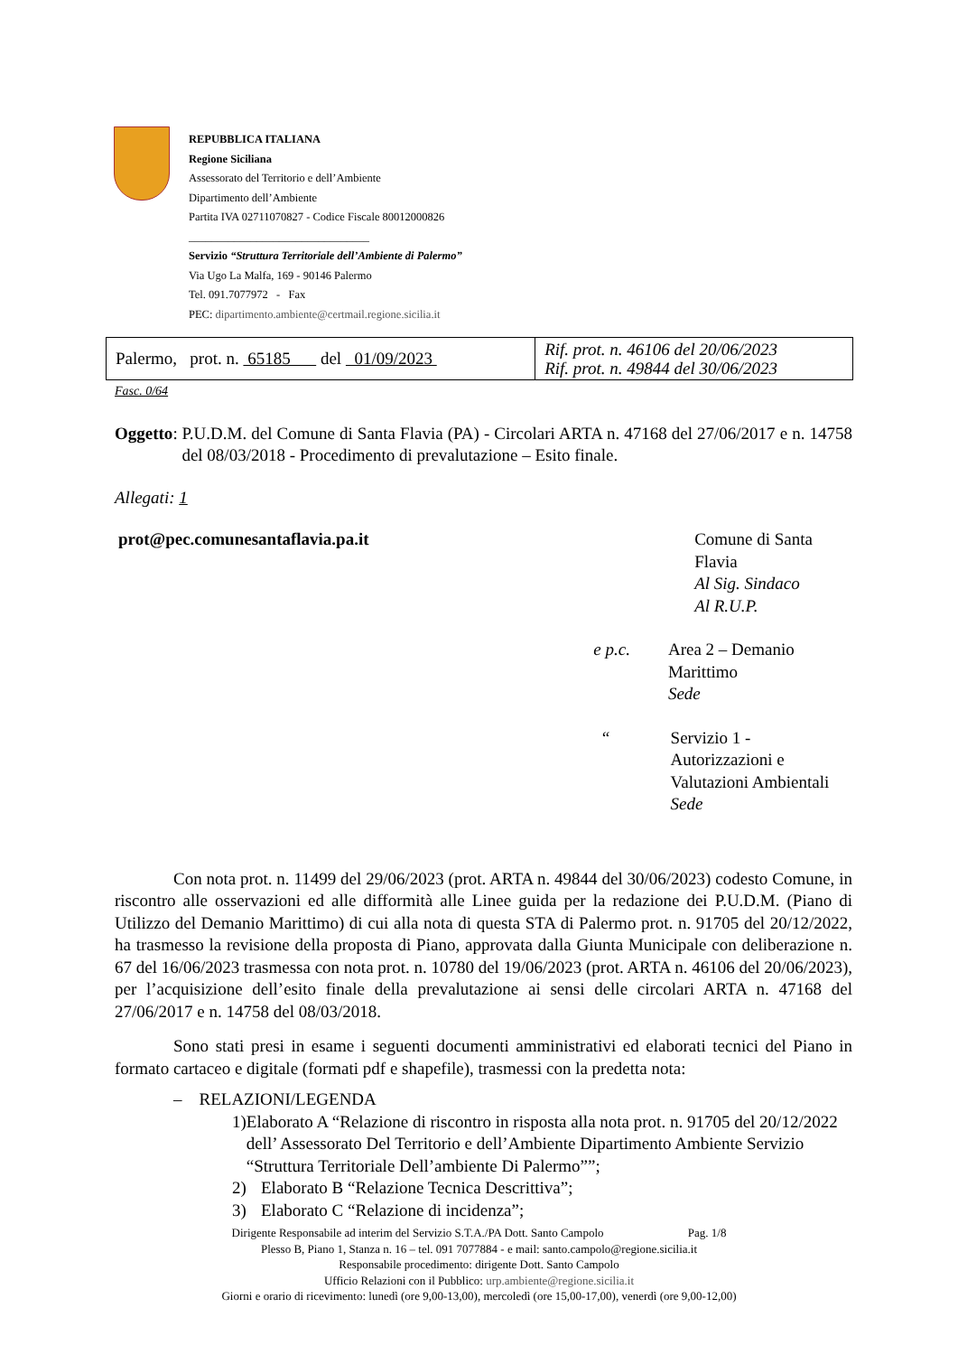REPUBBLICA ITALIANA
Regione Siciliana
Assessorato del Territorio e dell’Ambiente
Dipartimento dell’Ambiente
Partita IVA 02711070827 - Codice Fiscale 80012000826
________________________________
Servizio “Struttura Territoriale dell’Ambiente di Palermo”
Via Ugo La Malfa, 169 - 90146 Palermo
Tel. 091.7077972 - Fax
PEC: dipartimento.ambiente@certmail.regione.sicilia.it
| Palermo, prot. n. 65185 del 01/09/2023 | Rif. prot. n. 46106 del 20/06/2023 Rif. prot. n. 49844 del 30/06/2023 |
Fasc. 0/64
Oggetto:
P.U.D.M. del Comune di Santa Flavia (PA) - Circolari ARTA n. 47168 del 27/06/2017 e n. 14758 del 08/03/2018 - Procedimento di prevalutazione – Esito finale.
Allegati: 1
prot@pec.comunesantaflavia.pa.it Comune di Santa Flavia
Al Sig. Sindaco
Al R.U.P.
e p.c. Area 2 – Demanio Marittimo
Sede
“ Servizio 1 - Autorizzazioni e
Valutazioni Ambientali
Sede
Con nota prot. n. 11499 del 29/06/2023 (prot. ARTA n. 49844 del 30/06/2023) codesto Comune, in riscontro alle osservazioni ed alle difformità alle Linee guida per la redazione dei P.U.D.M. (Piano di Utilizzo del Demanio Marittimo) di cui alla nota di questa STA di Palermo prot. n. 91705 del 20/12/2022, ha trasmesso la revisione della proposta di Piano, approvata dalla Giunta Municipale con deliberazione n. 67 del 16/06/2023 trasmessa con nota prot. n. 10780 del 19/06/2023 (prot. ARTA n. 46106 del 20/06/2023), per l’acquisizione dell’esito finale della prevalutazione ai sensi delle circolari ARTA n. 47168 del 27/06/2017 e n. 14758 del 08/03/2018.
Sono stati presi in esame i seguenti documenti amministrativi ed elaborati tecnici del Piano in formato cartaceo e digitale (formati pdf e shapefile), trasmessi con la predetta nota:
– RELAZIONI/LEGENDA
1) Elaborato A “Relazione di riscontro in risposta alla nota prot. n. 91705 del 20/12/2022 dell’ Assessorato Del Territorio e dell’Ambiente Dipartimento Ambiente Servizio “Struttura Territoriale Dell’ambiente Di Palermo””;
2) Elaborato B “Relazione Tecnica Descrittiva”;
3) Elaborato C “Relazione di incidenza”;
Dirigente Responsabile ad interim del Servizio S.T.A./PA Dott. Santo Campolo Pag. 1/8
Plesso B, Piano 1, Stanza n. 16 – tel. 091 7077884 - e mail: santo.campolo@regione.sicilia.it
Responsabile procedimento: dirigente Dott. Santo Campolo
Ufficio Relazioni con il Pubblico: urp.ambiente@regione.sicilia.it
Giorni e orario di ricevimento: lunedì (ore 9,00-13,00), mercoledì (ore 15,00-17,00), venerdì (ore 9,00-12,00)